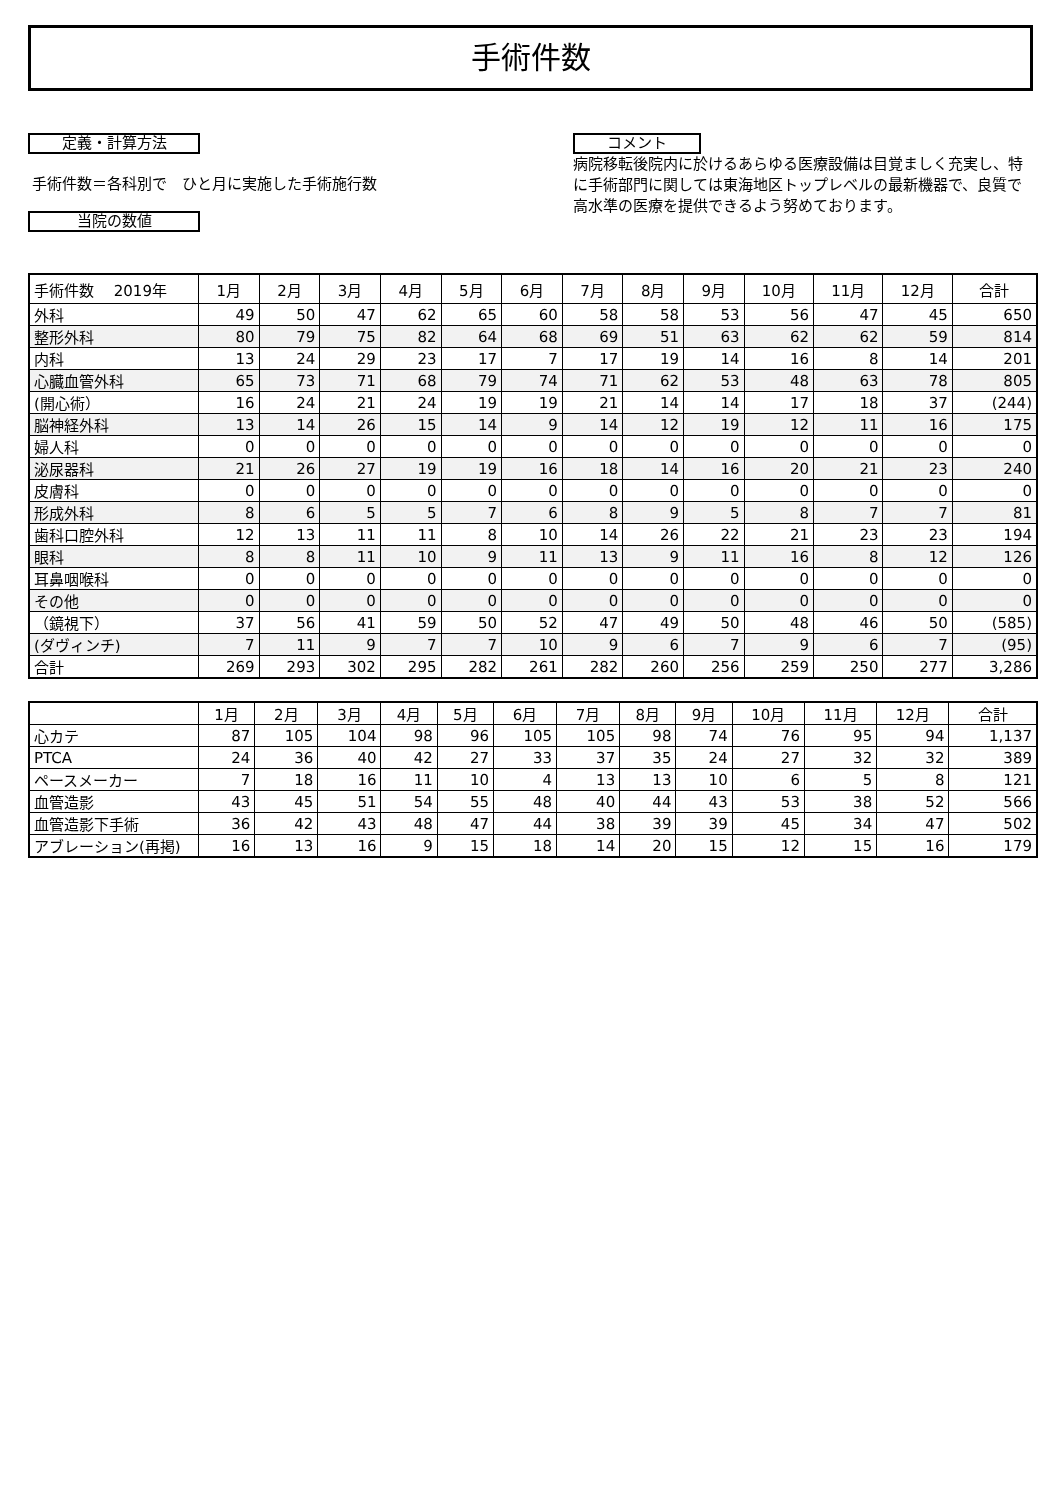手術件数
定義・計算方法
手術件数＝各科別で　ひと月に実施した手術施行数
当院の数値
コメント
病院移転後院内に於けるあらゆる医療設備は目覚ましく充実し、特に手術部門に関しては東海地区トップレベルの最新機器で、良質で高水準の医療を提供できるよう努めております。
| 手術件数 2019年 | 1月 | 2月 | 3月 | 4月 | 5月 | 6月 | 7月 | 8月 | 9月 | 10月 | 11月 | 12月 | 合計 |
| --- | --- | --- | --- | --- | --- | --- | --- | --- | --- | --- | --- | --- | --- |
| 外科 | 49 | 50 | 47 | 62 | 65 | 60 | 58 | 58 | 53 | 56 | 47 | 45 | 650 |
| 整形外科 | 80 | 79 | 75 | 82 | 64 | 68 | 69 | 51 | 63 | 62 | 62 | 59 | 814 |
| 内科 | 13 | 24 | 29 | 23 | 17 | 7 | 17 | 19 | 14 | 16 | 8 | 14 | 201 |
| 心臓血管外科 | 65 | 73 | 71 | 68 | 79 | 74 | 71 | 62 | 53 | 48 | 63 | 78 | 805 |
| (開心術） | 16 | 24 | 21 | 24 | 19 | 19 | 21 | 14 | 14 | 17 | 18 | 37 | (244) |
| 脳神経外科 | 13 | 14 | 26 | 15 | 14 | 9 | 14 | 12 | 19 | 12 | 11 | 16 | 175 |
| 婦人科 | 0 | 0 | 0 | 0 | 0 | 0 | 0 | 0 | 0 | 0 | 0 | 0 | 0 |
| 泌尿器科 | 21 | 26 | 27 | 19 | 19 | 16 | 18 | 14 | 16 | 20 | 21 | 23 | 240 |
| 皮膚科 | 0 | 0 | 0 | 0 | 0 | 0 | 0 | 0 | 0 | 0 | 0 | 0 | 0 |
| 形成外科 | 8 | 6 | 5 | 5 | 7 | 6 | 8 | 9 | 5 | 8 | 7 | 7 | 81 |
| 歯科口腔外科 | 12 | 13 | 11 | 11 | 8 | 10 | 14 | 26 | 22 | 21 | 23 | 23 | 194 |
| 眼科 | 8 | 8 | 11 | 10 | 9 | 11 | 13 | 9 | 11 | 16 | 8 | 12 | 126 |
| 耳鼻咽喉科 | 0 | 0 | 0 | 0 | 0 | 0 | 0 | 0 | 0 | 0 | 0 | 0 | 0 |
| その他 | 0 | 0 | 0 | 0 | 0 | 0 | 0 | 0 | 0 | 0 | 0 | 0 | 0 |
| （鏡視下） | 37 | 56 | 41 | 59 | 50 | 52 | 47 | 49 | 50 | 48 | 46 | 50 | (585) |
| (ダヴィンチ) | 7 | 11 | 9 | 7 | 7 | 10 | 9 | 6 | 7 | 9 | 6 | 7 | (95) |
| 合計 | 269 | 293 | 302 | 295 | 282 | 261 | 282 | 260 | 256 | 259 | 250 | 277 | 3,286 |
| | 1月 | 2月 | 3月 | 4月 | 5月 | 6月 | 7月 | 8月 | 9月 | 10月 | 11月 | 12月 | 合計 |
| --- | --- | --- | --- | --- | --- | --- | --- | --- | --- | --- | --- | --- | --- |
| 心カテ | 87 | 105 | 104 | 98 | 96 | 105 | 105 | 98 | 74 | 76 | 95 | 94 | 1,137 |
| PTCA | 24 | 36 | 40 | 42 | 27 | 33 | 37 | 35 | 24 | 27 | 32 | 32 | 389 |
| ペースメーカー | 7 | 18 | 16 | 11 | 10 | 4 | 13 | 13 | 10 | 6 | 5 | 8 | 121 |
| 血管造影 | 43 | 45 | 51 | 54 | 55 | 48 | 40 | 44 | 43 | 53 | 38 | 52 | 566 |
| 血管造影下手術 | 36 | 42 | 43 | 48 | 47 | 44 | 38 | 39 | 39 | 45 | 34 | 47 | 502 |
| アブレーション(再掲) | 16 | 13 | 16 | 9 | 15 | 18 | 14 | 20 | 15 | 12 | 15 | 16 | 179 |